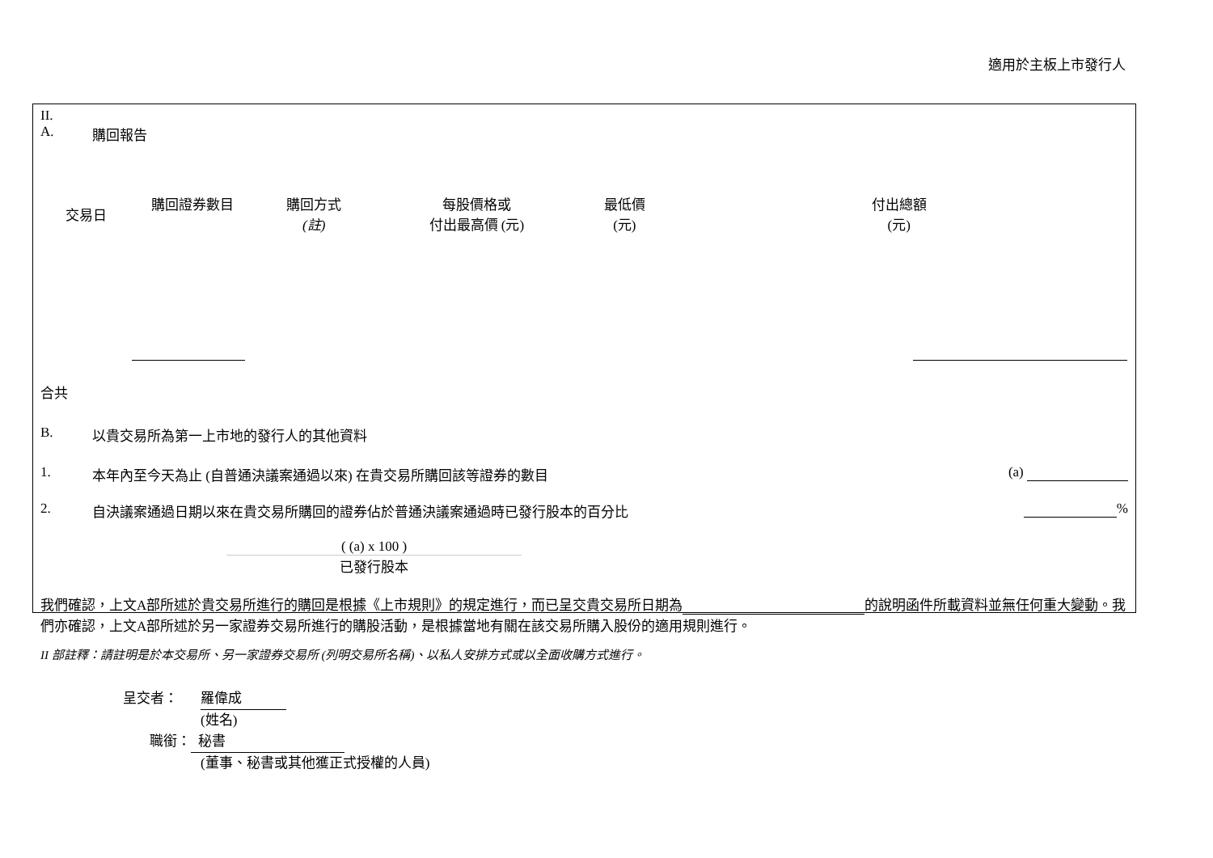適用於主板上市發行人
II.
A. 購回報告
| 交易日 | 購回證券數目 | 購回方式 (註) | 每股價格或 付出最高價 (元) | 最低價 (元) | 付出總額 (元) |
| --- | --- | --- | --- | --- | --- |
合共
B. 以貴交易所為第一上市地的發行人的其他資料
1. 本年內至今天為止 (自普通決議案通過以來) 在貴交易所購回該等證券的數目 (a)
2. 自決議案通過日期以來在貴交易所購回的證券佔於普通決議案通過時已發行股本的百分比 %
( (a) x 100 )
已發行股本
我們確認，上文A部所述於貴交易所進行的購回是根據《上市規則》的規定進行，而已呈交貴交易所日期為 的說明函件所載資料並無任何重大變動。我們亦確認，上文A部所述於另一家證券交易所進行的購股活動，是根據當地有關在該交易所購入股份的適用規則進行。
II 部註釋：請註明是於本交易所、另一家證券交易所 (列明交易所名稱)、以私人安排方式或以全面收購方式進行。
呈交者： 羅偉成
(姓名)
職銜： 秘書
(董事、秘書或其他獲正式授權的人員)